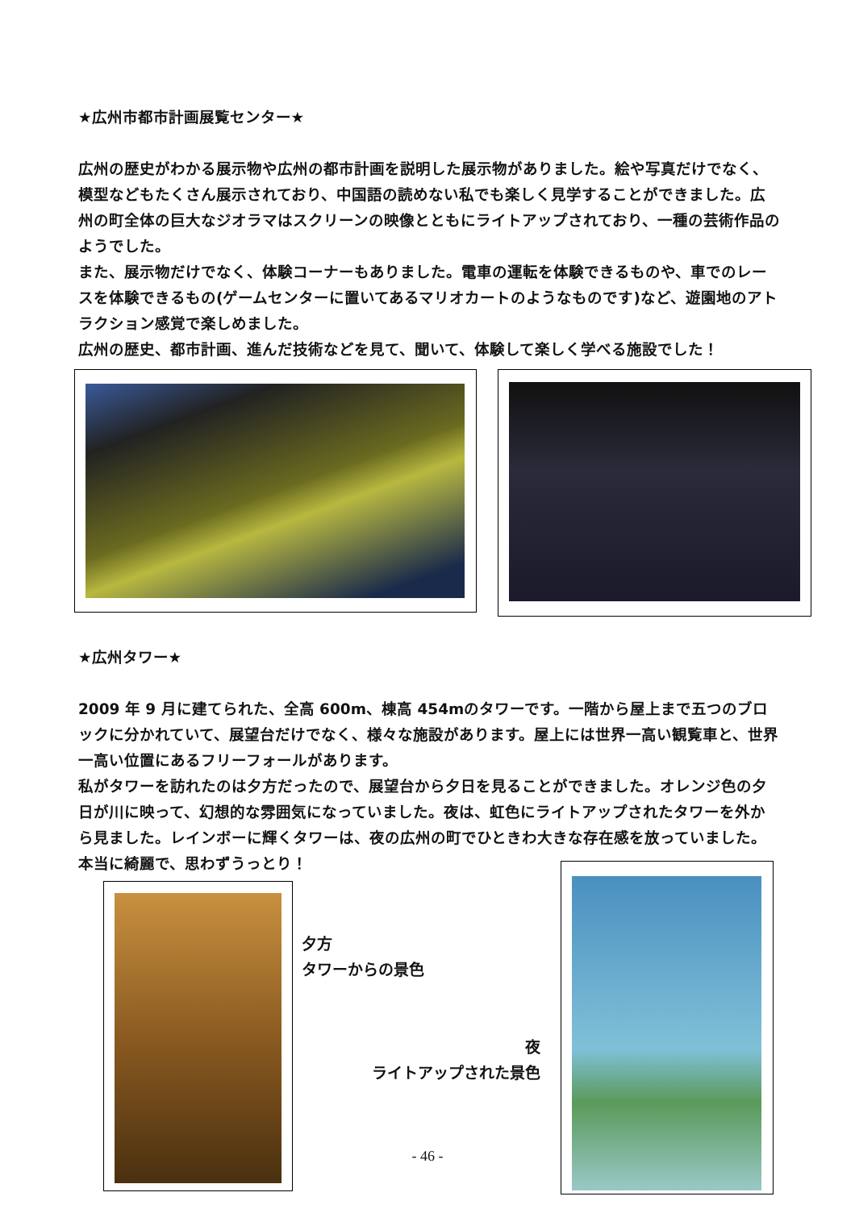★広州市都市計画展覧センター★
広州の歴史がわかる展示物や広州の都市計画を説明した展示物がありました。絵や写真だけでなく、模型などもたくさん展示されており、中国語の読めない私でも楽しく見学することができました。広州の町全体の巨大なジオラマはスクリーンの映像とともにライトアップされており、一種の芸術作品のようでした。
また、展示物だけでなく、体験コーナーもありました。電車の運転を体験できるものや、車でのレースを体験できるもの(ゲームセンターに置いてあるマリオカートのようなものです)など、遊園地のアトラクション感覚で楽しめました。
広州の歴史、都市計画、進んだ技術などを見て、聞いて、体験して楽しく学べる施設でした！
★広州タワー★
2009 年 9 月に建てられた、全高 600m、棟高 454mのタワーです。一階から屋上まで五つのブロックに分かれていて、展望台だけでなく、様々な施設があります。屋上には世界一高い観覧車と、世界一高い位置にあるフリーフォールがあります。
私がタワーを訪れたのは夕方だったので、展望台から夕日を見ることができました。オレンジ色の夕日が川に映って、幻想的な雰囲気になっていました。夜は、虹色にライトアップされたタワーを外から見ました。レインボーに輝くタワーは、夜の広州の町でひときわ大きな存在感を放っていました。本当に綺麗で、思わずうっとり！
夕方
タワーからの景色
夜
ライトアップされた景色
- 46 -